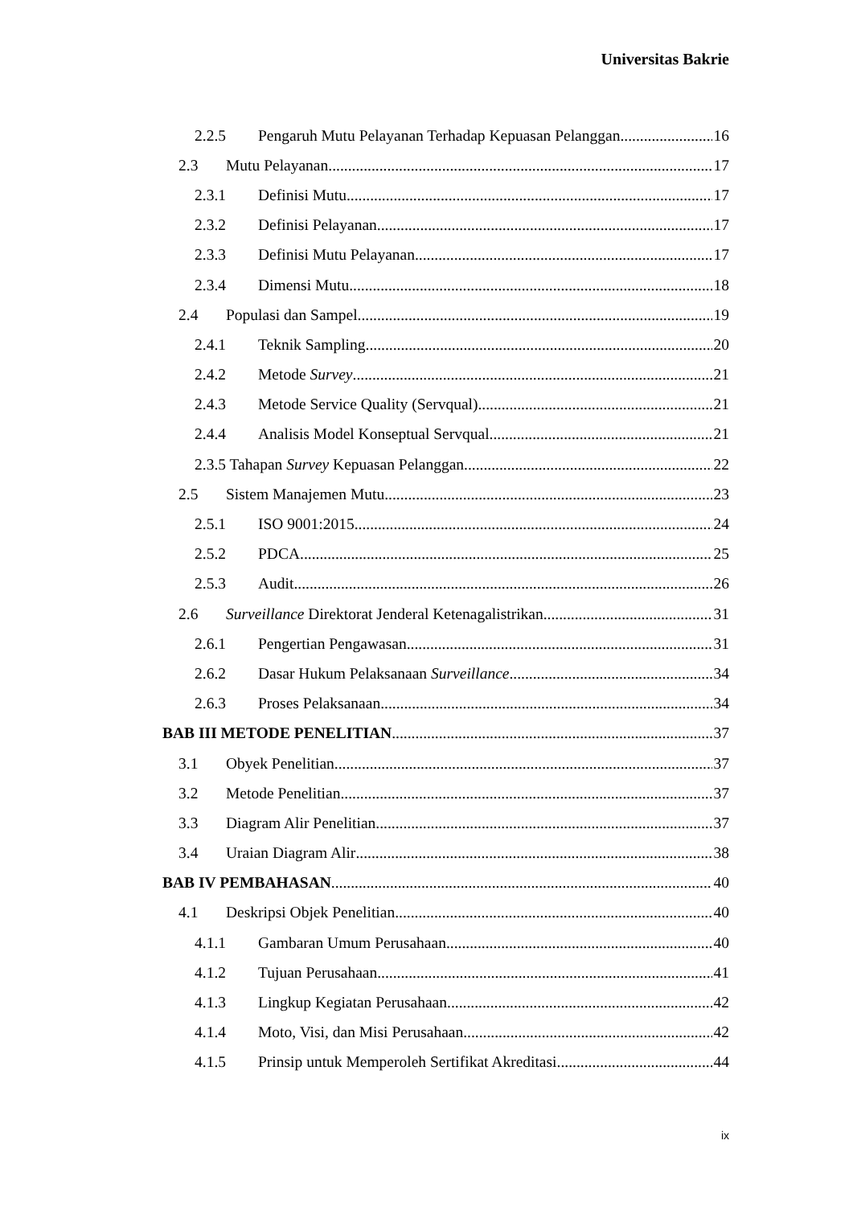Universitas Bakrie
2.2.5 Pengaruh Mutu Pelayanan Terhadap Kepuasan Pelanggan 16
2.3 Mutu Pelayanan 17
2.3.1 Definisi Mutu 17
2.3.2 Definisi Pelayanan 17
2.3.3 Definisi Mutu Pelayanan 17
2.3.4 Dimensi Mutu 18
2.4 Populasi dan Sampel 19
2.4.1 Teknik Sampling 20
2.4.2 Metode Survey 21
2.4.3 Metode Service Quality (Servqual) 21
2.4.4 Analisis Model Konseptual Servqual 21
2.3.5 Tahapan Survey Kepuasan Pelanggan 22
2.5 Sistem Manajemen Mutu 23
2.5.1 ISO 9001:2015 24
2.5.2 PDCA 25
2.5.3 Audit 26
2.6 Surveillance Direktorat Jenderal Ketenagalistrikan 31
2.6.1 Pengertian Pengawasan 31
2.6.2 Dasar Hukum Pelaksanaan Surveillance 34
2.6.3 Proses Pelaksanaan 34
BAB III METODE PENELITIAN 37
3.1 Obyek Penelitian 37
3.2 Metode Penelitian 37
3.3 Diagram Alir Penelitian 37
3.4 Uraian Diagram Alir 38
BAB IV PEMBAHASAN 40
4.1 Deskripsi Objek Penelitian 40
4.1.1 Gambaran Umum Perusahaan 40
4.1.2 Tujuan Perusahaan 41
4.1.3 Lingkup Kegiatan Perusahaan 42
4.1.4 Moto, Visi, dan Misi Perusahaan 42
4.1.5 Prinsip untuk Memperoleh Sertifikat Akreditasi 44
ix